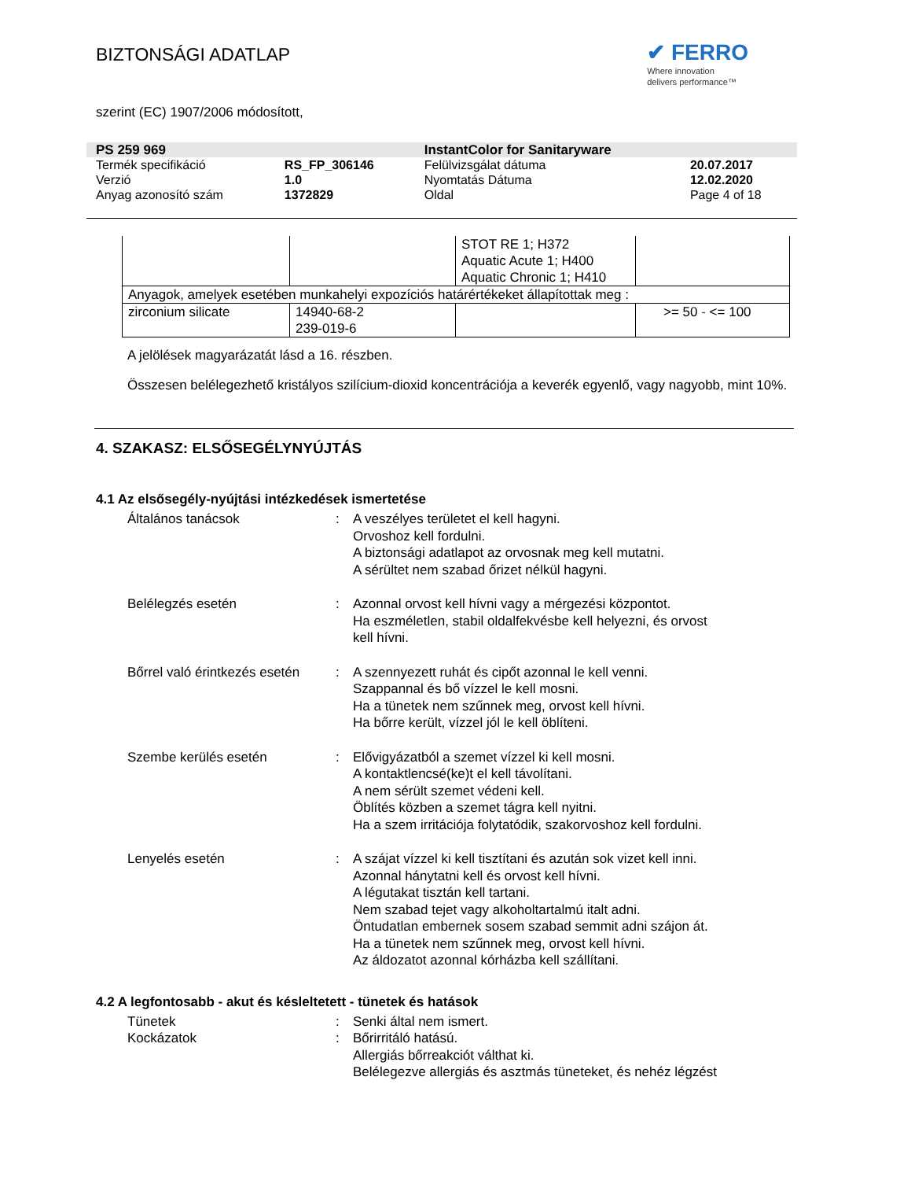BIZTONSÁGI ADATLAP
✔ FERRO
Where innovation
delivers performance™
szerint (EC) 1907/2006 módosított,
| PS 259 969 | | InstantColor for Sanitaryware | |
| Termék specifikáció | RS_FP_306146 | Felülvizsgálat dátuma | 20.07.2017 |
| Verzió | 1.0 | Nyomtatás Dátuma | 12.02.2020 |
| Anyag azonosító szám | 1372829 | Oldal | Page 4 of 18 |
| | | STOT RE 1; H372 Aquatic Acute 1; H400 Aquatic Chronic 1; H410 | |
| Anyagok, amelyek esetében munkahelyi expozíciós határértékeket állapítottak meg : | | | |
| zirconium silicate | 14940-68-2 239-019-6 | | >= 50 - <= 100 |
A jelölések magyarázatát lásd a 16. részben.
Összesen belélegezhető kristályos szilícium-dioxid koncentrációja a keverék egyenlő, vagy nagyobb, mint 10%.
4. SZAKASZ: ELSŐSEGÉLYNYÚJTÁS
4.1 Az elsősegély-nyújtási intézkedések ismertetése
Általános tanácsok : A veszélyes területet el kell hagyni.
Orvoshoz kell fordulni.
A biztonsági adatlapot az orvosnak meg kell mutatni.
A sérültet nem szabad őrizet nélkül hagyni.
Belélegzés esetén : Azonnal orvost kell hívni vagy a mérgezési központot.
Ha eszméletlen, stabil oldalfekvésbe kell helyezni, és orvost
kell hívni.
Bőrrel való érintkezés esetén
: A szennyezett ruhát és cipőt azonnal le kell venni.
Szappannal és bő vízzel le kell mosni.
Ha a tünetek nem szűnnek meg, orvost kell hívni.
Ha bőrre került, vízzel jól le kell öblíteni.
Szembe kerülés esetén : Elővigyázatból a szemet vízzel ki kell mosni.
A kontaktlencsé(ke)t el kell távolítani.
A nem sérült szemet védeni kell.
Öblítés közben a szemet tágra kell nyitni.
Ha a szem irritációja folytatódik, szakorvoshoz kell fordulni.
Lenyelés esetén : A szájat vízzel ki kell tisztítani és azután sok vizet kell inni.
Azonnal hánytatni kell és orvost kell hívni.
A légutakat tisztán kell tartani.
Nem szabad tejet vagy alkoholtartalmú italt adni.
Öntudatlan embernek sosem szabad semmit adni szájon át.
Ha a tünetek nem szűnnek meg, orvost kell hívni.
Az áldozatot azonnal kórházba kell szállítani.
4.2 A legfontosabb - akut és késleltetett - tünetek és hatások
Tünetek : Senki által nem ismert.
Kockázatok : Bőrirritáló hatású.
Allergiás bőrreakciót válthat ki.
Belélegezve allergiás és asztmás tüneteket, és nehéz légzést